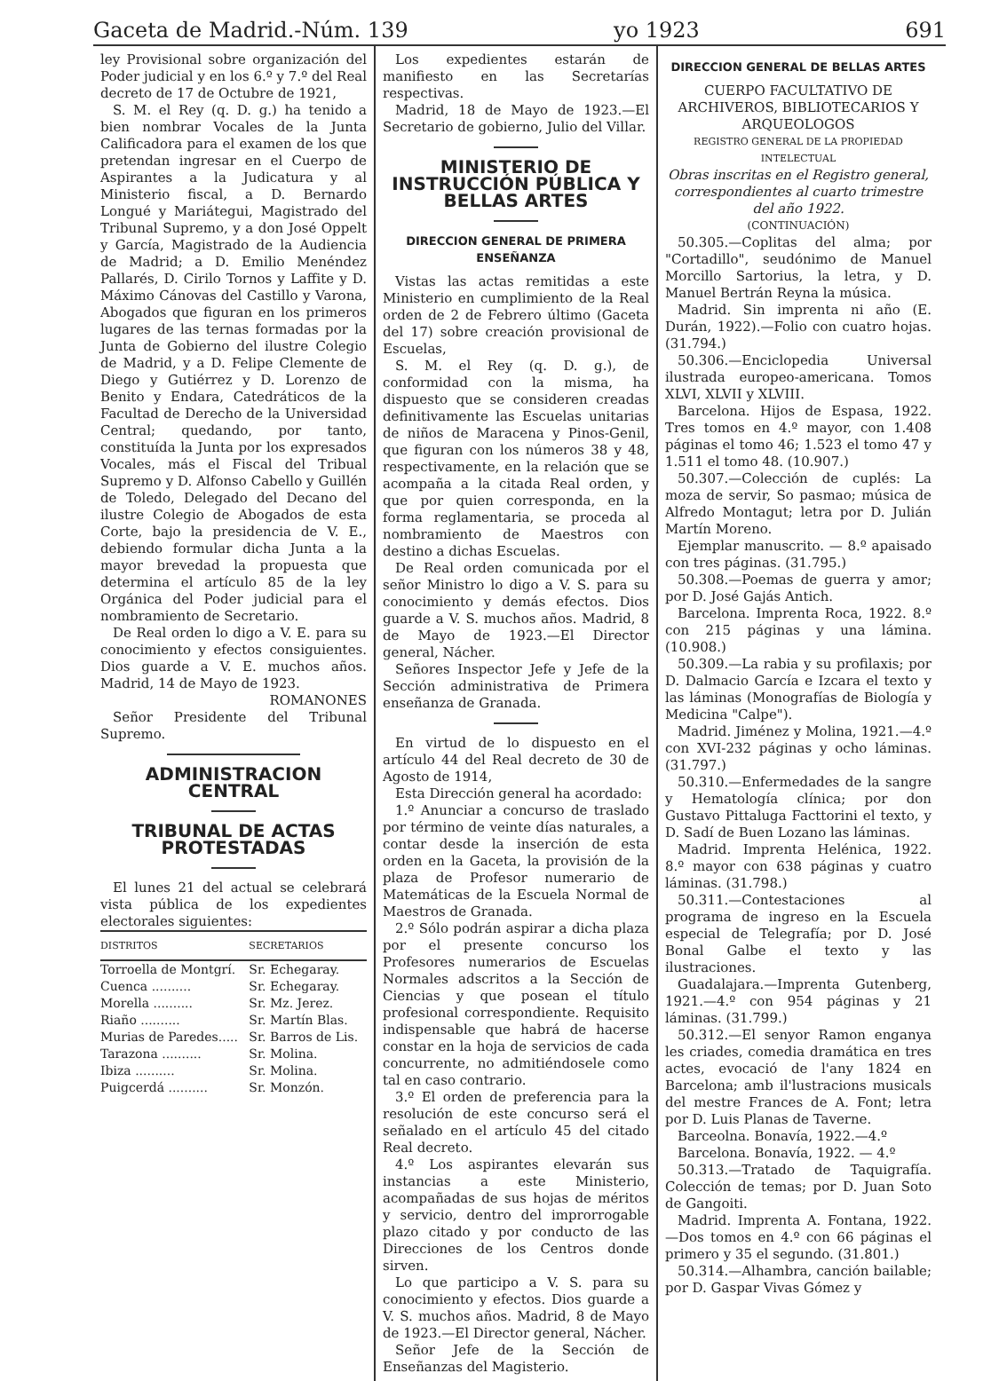Gaceta de Madrid.-Núm. 139 yo 1923 691
ley Provisional sobre organización del Poder judicial y en los 6.º y 7.º del Real decreto de 17 de Octubre de 1921,
S. M. el Rey (q. D. g.) ha tenido a bien nombrar Vocales de la Junta Calificadora para el examen de los que pretendan ingresar en el Cuerpo de Aspirantes a la Judicatura y al Ministerio fiscal, a D. Bernardo Longué y Mariátegui, Magistrado del Tribunal Supremo, y a don José Oppelt y García, Magistrado de la Audiencia de Madrid; a D. Emilio Menéndez Pallarés, D. Cirilo Tornos y Laffite y D. Máximo Cánovas del Castillo y Varona, Abogados que figuran en los primeros lugares de las ternas formadas por la Junta de Gobierno del ilustre Colegio de Madrid, y a D. Felipe Clemente de Diego y Gutiérrez y D. Lorenzo de Benito y Endara, Catedráticos de la Facultad de Derecho de la Universidad Central; quedando, por tanto, constituída la Junta por los expresados Vocales, más el Fiscal del Tribual Supremo y D. Alfonso Cabello y Guillén de Toledo, Delegado del Decano del ilustre Colegio de Abogados de esta Corte, bajo la presidencia de V. E., debiendo formular dicha Junta a la mayor brevedad la propuesta que determina el artículo 85 de la ley Orgánica del Poder judicial para el nombramiento de Secretario.
De Real orden lo digo a V. E. para su conocimiento y efectos consiguientes. Dios guarde a V. E. muchos años. Madrid, 14 de Mayo de 1923.
ROMANONES
Señor Presidente del Tribunal Supremo.
ADMINISTRACION CENTRAL
TRIBUNAL DE ACTAS PROTESTADAS
El lunes 21 del actual se celebrará vista pública de los expedientes electorales siguientes:
| DISTRITOS | SECRETARIOS |
| --- | --- |
| Torroella de Montgrí. | Sr. Echegaray. |
| Cuenca .......... | Sr. Echegaray. |
| Morella .......... | Sr. Mz. Jerez. |
| Riaño .......... | Sr. Martín Blas. |
| Murias de Paredes..... | Sr. Barros de Lis. |
| Tarazona .......... | Sr. Molina. |
| Ibiza .......... | Sr. Molina. |
| Puigcerdá .......... | Sr. Monzón. |
Los expedientes estarán de manifiesto en las Secretarías respectivas.
Madrid, 18 de Mayo de 1923.—El Secretario de gobierno, Julio del Villar.
MINISTERIO DE INSTRUCCIÓN PÚBLICA Y BELLAS ARTES
DIRECCION GENERAL DE PRIMERA ENSEÑANZA
Vistas las actas remitidas a este Ministerio en cumplimiento de la Real orden de 2 de Febrero último (Gaceta del 17) sobre creación provisional de Escuelas,
S. M. el Rey (q. D. g.), de conformidad con la misma, ha dispuesto que se consideren creadas definitivamente las Escuelas unitarias de niños de Maracena y Pinos-Genil, que figuran con los números 38 y 48, respectivamente, en la relación que se acompaña a la citada Real orden, y que por quien corresponda, en la forma reglamentaria, se proceda al nombramiento de Maestros con destino a dichas Escuelas.
De Real orden comunicada por el señor Ministro lo digo a V. S. para su conocimiento y demás efectos. Dios guarde a V. S. muchos años. Madrid, 8 de Mayo de 1923.—El Director general, Nácher.
Señores Inspector Jefe y Jefe de la Sección administrativa de Primera enseñanza de Granada.
En virtud de lo dispuesto en el artículo 44 del Real decreto de 30 de Agosto de 1914,
Esta Dirección general ha acordado:
1.º Anunciar a concurso de traslado por término de veinte días naturales, a contar desde la inserción de esta orden en la Gaceta, la provisión de la plaza de Profesor numerario de Matemáticas de la Escuela Normal de Maestros de Granada.
2.º Sólo podrán aspirar a dicha plaza por el presente concurso los Profesores numerarios de Escuelas Normales adscritos a la Sección de Ciencias y que posean el título profesional correspondiente. Requisito indispensable que habrá de hacerse constar en la hoja de servicios de cada concurrente, no admitiéndosele como tal en caso contrario.
3.º El orden de preferencia para la resolución de este concurso será el señalado en el artículo 45 del citado Real decreto.
4.º Los aspirantes elevarán sus instancias a este Ministerio, acompañadas de sus hojas de méritos y servicio, dentro del improrrogable plazo citado y por conducto de las Direcciones de los Centros donde sirven.
Lo que participo a V. S. para su conocimiento y efectos. Dios guarde a V. S. muchos años. Madrid, 8 de Mayo de 1923.—El Director general, Nácher.
Señor Jefe de la Sección de Enseñanzas del Magisterio.
DIRECCION GENERAL DE BELLAS ARTES
CUERPO FACULTATIVO DE ARCHIVEROS, BIBLIOTECARIOS Y ARQUEOLOGOS
REGISTRO GENERAL DE LA PROPIEDAD INTELECTUAL
Obras inscritas en el Registro general, correspondientes al cuarto trimestre del año 1922.
(CONTINUACIÓN)
50.305.—Coplitas del alma; por "Cortadillo", seudónimo de Manuel Morcillo Sartorius, la letra, y D. Manuel Bertrán Reyna la música.
Madrid. Sin imprenta ni año (E. Durán, 1922).—Folio con cuatro hojas. (31.794.)
50.306.—Enciclopedia Universal ilustrada europeo-americana. Tomos XLVI, XLVII y XLVIII.
Barcelona. Hijos de Espasa, 1922. Tres tomos en 4.º mayor, con 1.408 páginas el tomo 46; 1.523 el tomo 47 y 1.511 el tomo 48. (10.907.)
50.307.—Colección de cuplés: La moza de servir, So pasmao; música de Alfredo Montagut; letra por D. Julián Martín Moreno.
Ejemplar manuscrito. — 8.º apaisado con tres páginas. (31.795.)
50.308.—Poemas de guerra y amor; por D. José Gajás Antich.
Barcelona. Imprenta Roca, 1922. 8.º con 215 páginas y una lámina. (10.908.)
50.309.—La rabia y su profilaxis; por D. Dalmacio García e Izcara el texto y las láminas (Monografías de Biología y Medicina "Calpe").
Madrid. Jiménez y Molina, 1921.—4.º con XVI-232 páginas y ocho láminas. (31.797.)
50.310.—Enfermedades de la sangre y Hematología clínica; por don Gustavo Pittaluga Facttorini el texto, y D. Sadí de Buen Lozano las láminas.
Madrid. Imprenta Helénica, 1922. 8.º mayor con 638 páginas y cuatro láminas. (31.798.)
50.311.—Contestaciones al programa de ingreso en la Escuela especial de Telegrafía; por D. José Bonal Galbe el texto y las ilustraciones.
Guadalajara.—Imprenta Gutenberg, 1921.—4.º con 954 páginas y 21 láminas. (31.799.)
50.312.—El senyor Ramon enganya les criades, comedia dramática en tres actes, evocació de l'any 1824 en Barcelona; amb il'lustracions musicals del mestre Frances de A. Font; letra por D. Luis Planas de Taverne.
Barceolna. Bonavía, 1922.—4.º
Barcelona. Bonavía, 1922. — 4.º
50.313.—Tratado de Taquigrafía. Colección de temas; por D. Juan Soto de Gangoiti.
Madrid. Imprenta A. Fontana, 1922.—Dos tomos en 4.º con 66 páginas el primero y 35 el segundo. (31.801.)
50.314.—Alhambra, canción bailable; por D. Gaspar Vivas Gómez y